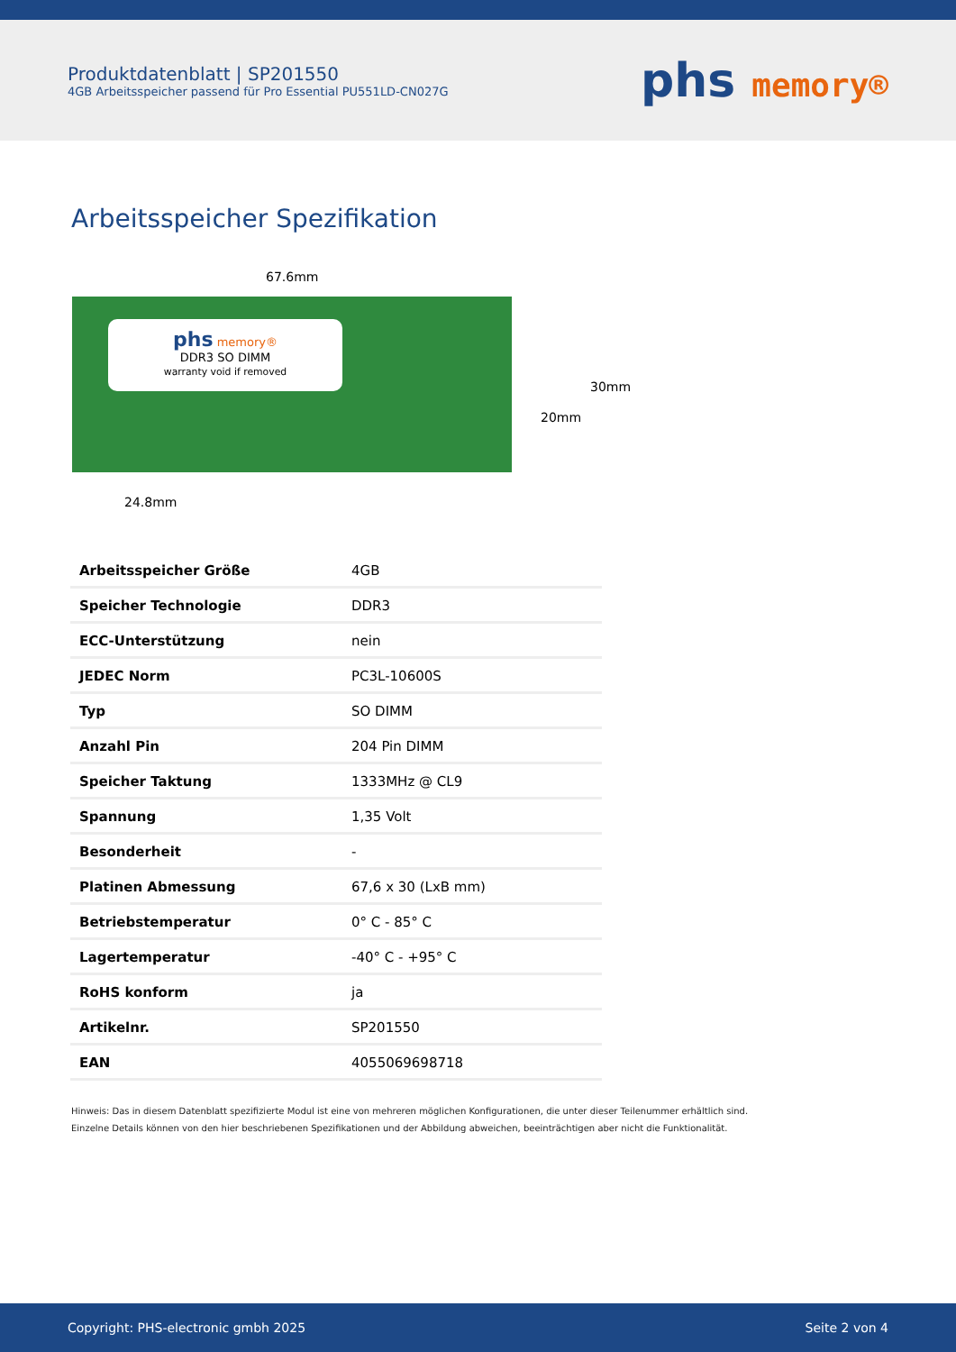Produktdatenblatt | SP201550
4GB Arbeitsspeicher passend für Pro Essential PU551LD-CN027G
phs memory®
Arbeitsspeicher Spezifikation
67.6mm
phs memory®
DDR3 SO DIMM
warranty void if removed
30mm
20mm
24.8mm
| Arbeitsspeicher Größe | 4GB |
| Speicher Technologie | DDR3 |
| ECC-Unterstützung | nein |
| JEDEC Norm | PC3L-10600S |
| Typ | SO DIMM |
| Anzahl Pin | 204 Pin DIMM |
| Speicher Taktung | 1333MHz @ CL9 |
| Spannung | 1,35 Volt |
| Besonderheit | - |
| Platinen Abmessung | 67,6 x 30 (LxB mm) |
| Betriebstemperatur | 0° C - 85° C |
| Lagertemperatur | -40° C - +95° C |
| RoHS konform | ja |
| Artikelnr. | SP201550 |
| EAN | 4055069698718 |
Hinweis: Das in diesem Datenblatt spezifizierte Modul ist eine von mehreren möglichen Konfigurationen, die unter dieser Teilenummer erhältlich sind.
Einzelne Details können von den hier beschriebenen Spezifikationen und der Abbildung abweichen, beeinträchtigen aber nicht die Funktionalität.
Copyright: PHS-electronic gmbh 2025 Seite 2 von 4